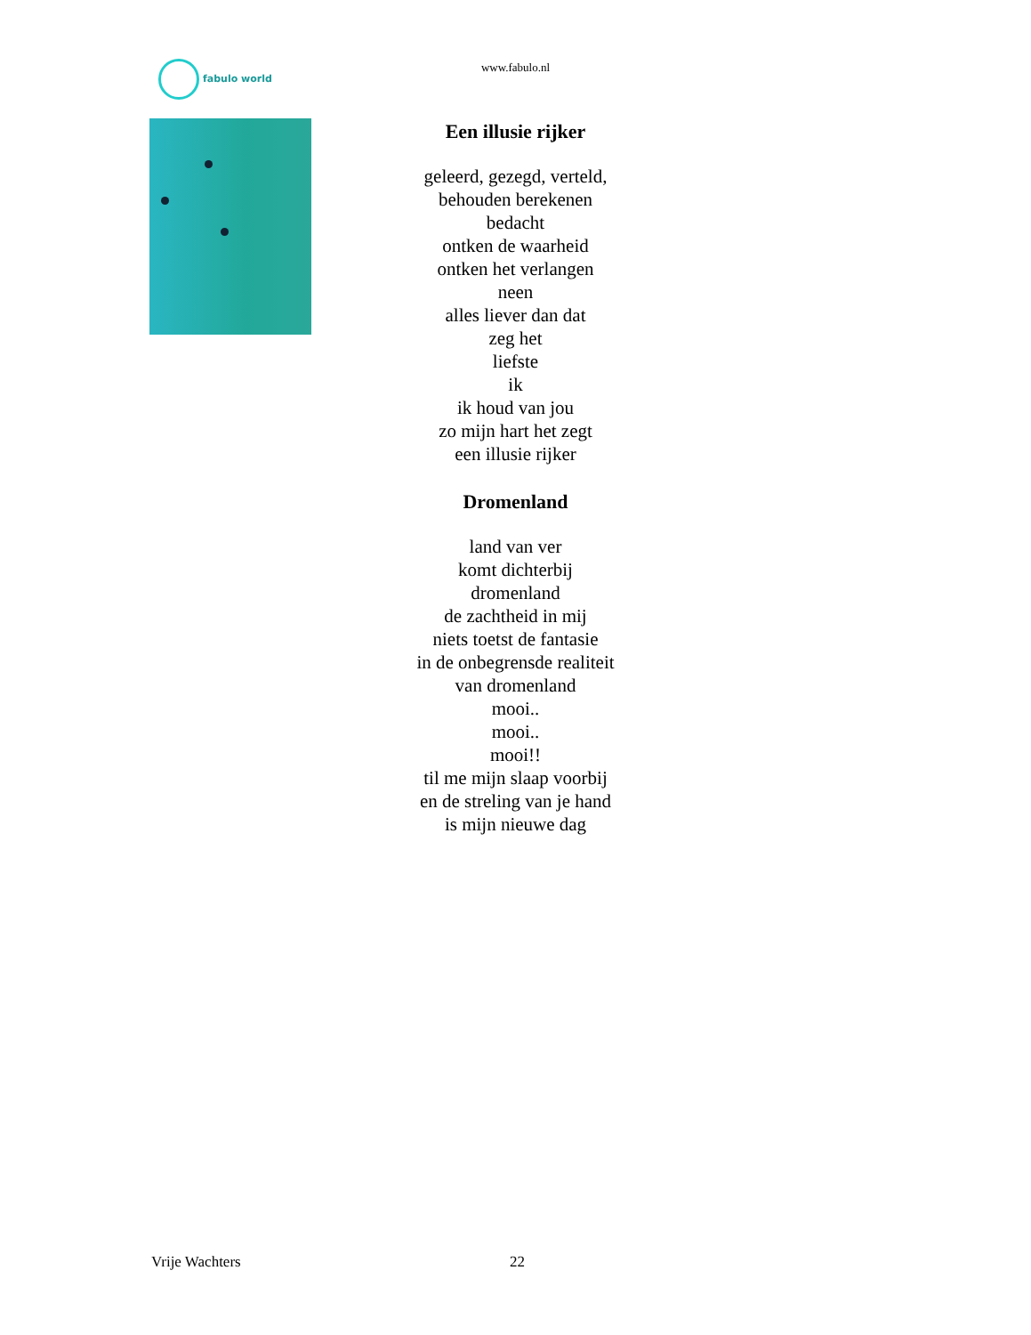fabulo world
www.fabulo.nl
Een illusie rijker
geleerd, gezegd, verteld,
behouden berekenen
bedacht
ontken de waarheid
ontken het verlangen
neen
alles liever dan dat
zeg het
liefste
ik
ik houd van jou
zo mijn hart het zegt
een illusie rijker
Dromenland
land van ver
komt dichterbij
dromenland
de zachtheid in mij
niets toetst de fantasie
in de onbegrensde realiteit
van dromenland
mooi..
mooi..
mooi!!
til me mijn slaap voorbij
en de streling van je hand
is mijn nieuwe dag
Vrije Wachters 22